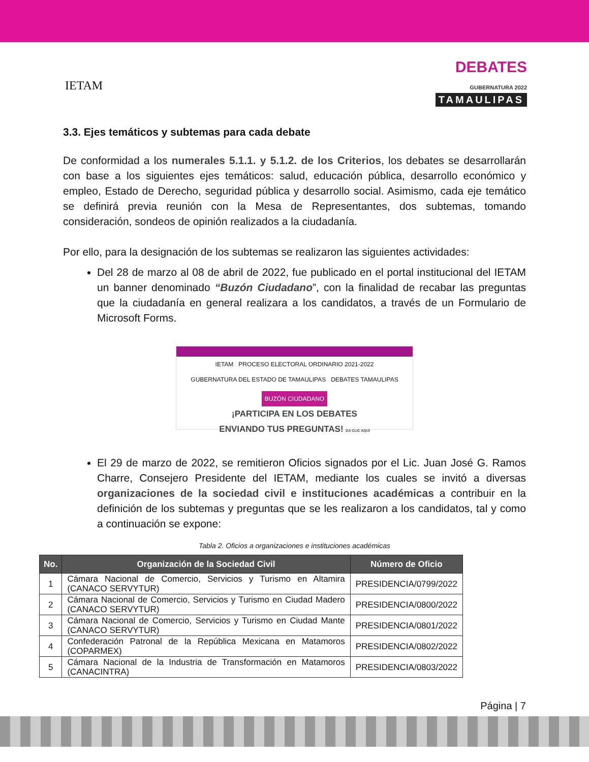IETAM
DEBATES
GUBERNATURA 2022
TAMAULIPAS
3.3. Ejes temáticos y subtemas para cada debate
De conformidad a los numerales 5.1.1. y 5.1.2. de los Criterios, los debates se desarrollarán con base a los siguientes ejes temáticos: salud, educación pública, desarrollo económico y empleo, Estado de Derecho, seguridad pública y desarrollo social. Asimismo, cada eje temático se definirá previa reunión con la Mesa de Representantes, dos subtemas, tomando consideración, sondeos de opinión realizados a la ciudadanía.
Por ello, para la designación de los subtemas se realizaron las siguientes actividades:
Del 28 de marzo al 08 de abril de 2022, fue publicado en el portal institucional del IETAM un banner denominado “Buzón Ciudadano”, con la finalidad de recabar las preguntas que la ciudadanía en general realizara a los candidatos, a través de un Formulario de Microsoft Forms.
IETAM PROCESO ELECTORAL ORDINARIO 2021-2022
GUBERNATURA DEL ESTADO DE TAMAULIPAS DEBATES TAMAULIPAS
BUZÓN CIUDADANO
¡PARTICIPA EN LOS DEBATES
ENVIANDO TUS PREGUNTAS! DA CLIC AQUÍ
El 29 de marzo de 2022, se remitieron Oficios signados por el Lic. Juan José G. Ramos Charre, Consejero Presidente del IETAM, mediante los cuales se invitó a diversas organizaciones de la sociedad civil e instituciones académicas a contribuir en la definición de los subtemas y preguntas que se les realizaron a los candidatos, tal y como a continuación se expone:
Tabla 2. Oficios a organizaciones e instituciones académicas
| No. | Organización de la Sociedad Civil | Número de Oficio |
| --- | --- | --- |
| 1 | Cámara Nacional de Comercio, Servicios y Turismo en Altamira (CANACO SERVYTUR) | PRESIDENCIA/0799/2022 |
| 2 | Cámara Nacional de Comercio, Servicios y Turismo en Ciudad Madero (CANACO SERVYTUR) | PRESIDENCIA/0800/2022 |
| 3 | Cámara Nacional de Comercio, Servicios y Turismo en Ciudad Mante (CANACO SERVYTUR) | PRESIDENCIA/0801/2022 |
| 4 | Confederación Patronal de la República Mexicana en Matamoros (COPARMEX) | PRESIDENCIA/0802/2022 |
| 5 | Cámara Nacional de la Industria de Transformación en Matamoros (CANACINTRA) | PRESIDENCIA/0803/2022 |
Página | 7